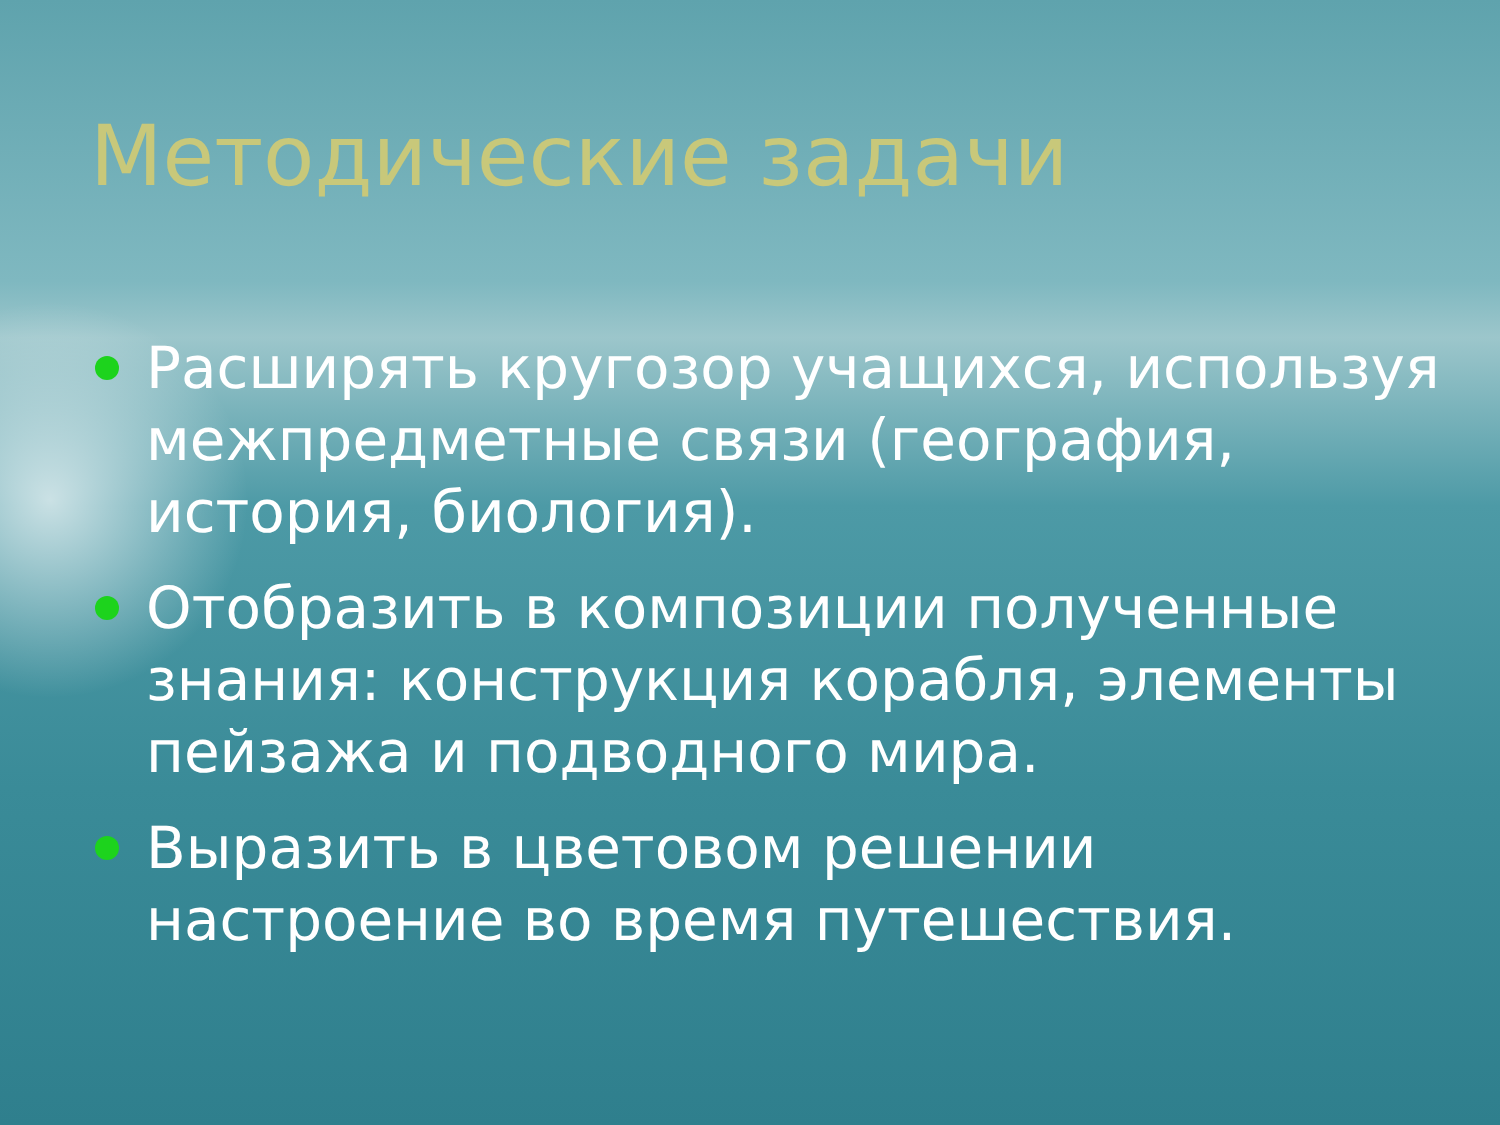Методические задачи
Расширять кругозор учащихся, используя межпредметные связи (география, история, биология).
Отобразить в композиции полученные знания: конструкция корабля, элементы пейзажа и подводного мира.
Выразить в цветовом решении настроение во время путешествия.